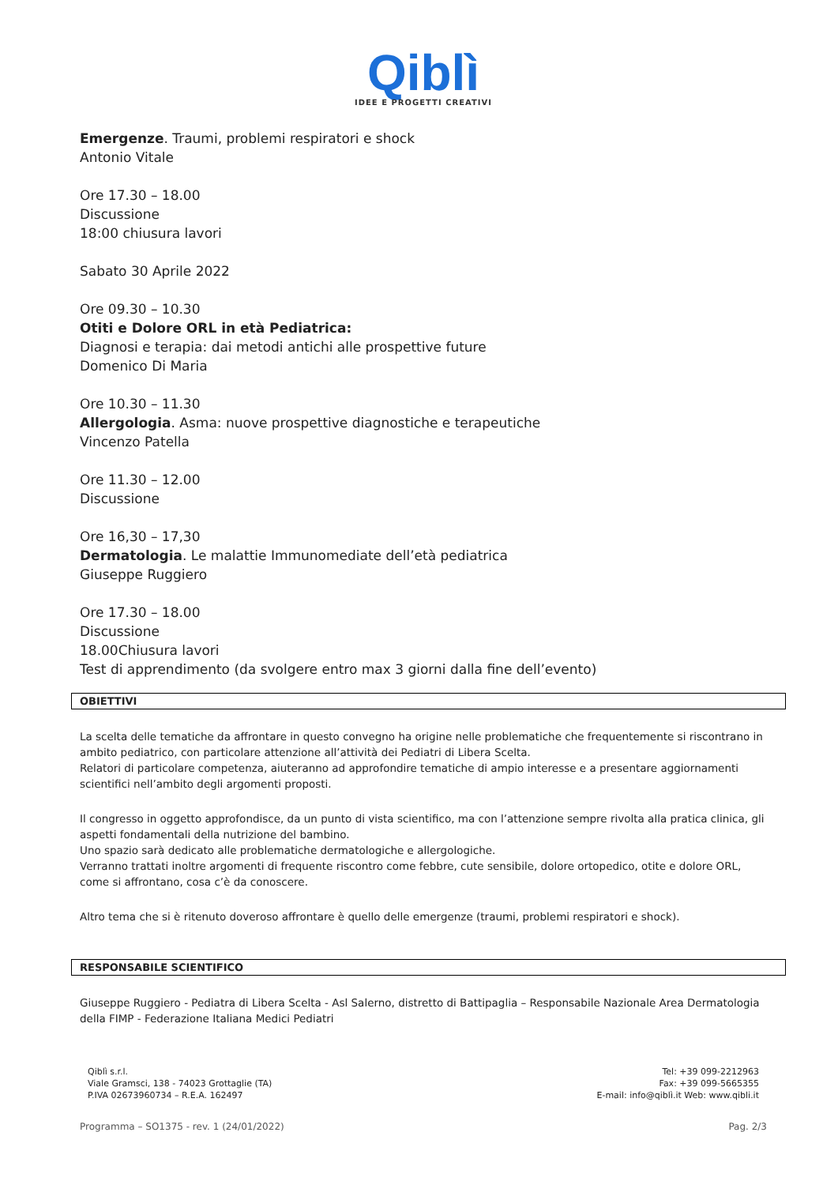Qiblì
IDEE E PROGETTI CREATIVI
Emergenze. Traumi, problemi respiratori e shock
Antonio Vitale
Ore 17.30 – 18.00
Discussione
18:00 chiusura lavori
Sabato 30 Aprile 2022
Ore 09.30 – 10.30
Otiti e Dolore ORL in età Pediatrica:
Diagnosi e terapia: dai metodi antichi alle prospettive future
Domenico Di Maria
Ore 10.30 – 11.30
Allergologia. Asma: nuove prospettive diagnostiche e terapeutiche
Vincenzo Patella
Ore 11.30 – 12.00
Discussione
Ore 16,30 – 17,30
Dermatologia. Le malattie Immunomediate dell’età pediatrica
Giuseppe Ruggiero
Ore 17.30 – 18.00
Discussione
18.00Chiusura lavori
Test di apprendimento (da svolgere entro max 3 giorni dalla fine dell’evento)
OBIETTIVI
La scelta delle tematiche da affrontare in questo convegno ha origine nelle problematiche che frequentemente si riscontrano in ambito pediatrico, con particolare attenzione all’attività dei Pediatri di Libera Scelta.
Relatori di particolare competenza, aiuteranno ad approfondire tematiche di ampio interesse e a presentare aggiornamenti scientifici nell’ambito degli argomenti proposti.
Il congresso in oggetto approfondisce, da un punto di vista scientifico, ma con l’attenzione sempre rivolta alla pratica clinica, gli aspetti fondamentali della nutrizione del bambino.
Uno spazio sarà dedicato alle problematiche dermatologiche e allergologiche.
Verranno trattati inoltre argomenti di frequente riscontro come febbre, cute sensibile, dolore ortopedico, otite e dolore ORL, come si affrontano, cosa c’è da conoscere.
Altro tema che si è ritenuto doveroso affrontare è quello delle emergenze (traumi, problemi respiratori e shock).
RESPONSABILE SCIENTIFICO
Giuseppe Ruggiero - Pediatra di Libera Scelta - Asl Salerno, distretto di Battipaglia – Responsabile Nazionale Area Dermatologia della FIMP - Federazione Italiana Medici Pediatri
Qiblì s.r.l.
Viale Gramsci, 138 - 74023 Grottaglie (TA)
P.IVA 02673960734 – R.E.A. 162497
Tel: +39 099-2212963
Fax: +39 099-5665355
E-mail: info@qiblì.it Web: www.qibli.it
Programma – SO1375 - rev. 1 (24/01/2022) Pag. 2/3